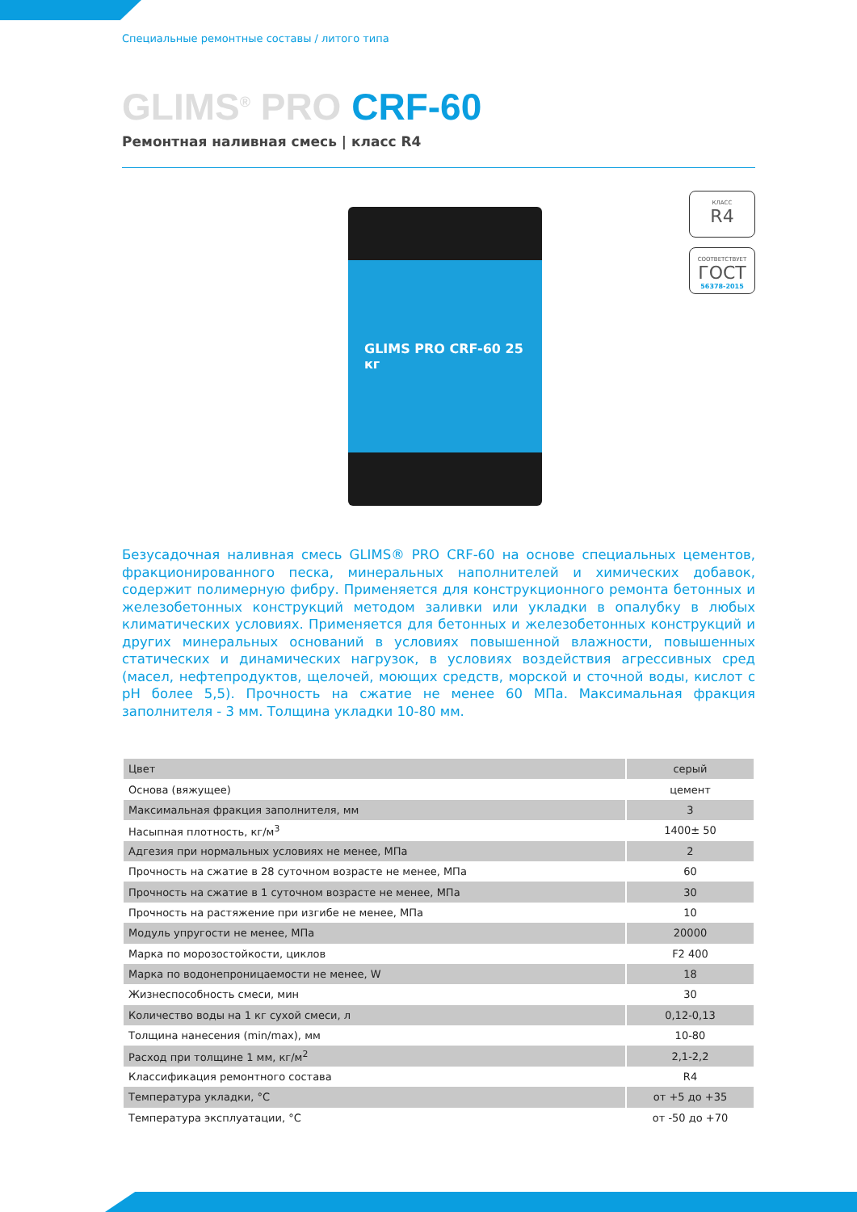Специальные ремонтные составы / литого типа
GLIMS<sup>®</sup> PRO CRF-60
Ремонтная наливная смесь | класс R4
GLIMS PRO CRF-60 25 кг
КЛАСС
R4
СООТВЕТСТВУЕТ
ГОСТ
56378-2015
Безусадочная наливная смесь GLIMS® PRO CRF-60 на основе специальных цементов, фракционированного песка, минеральных наполнителей и химических добавок, содержит полимерную фибру. Применяется для конструкционного ремонта бетонных и железобетонных конструкций методом заливки или укладки в опалубку в любых климатических условиях. Применяется для бетонных и железобетонных конструкций и других минеральных оснований в условиях повышенной влажности, повышенных статических и динамических нагрузок, в условиях воздействия агрессивных сред (масел, нефтепродуктов, щелочей, моющих средств, морской и сточной воды, кислот с pH более 5,5). Прочность на сжатие не менее 60 МПа. Максимальная фракция заполнителя - 3 мм. Толщина укладки 10-80 мм.
| Цвет | серый |
| Основа (вяжущее) | цемент |
| Максимальная фракция заполнителя, мм | 3 |
| Насыпная плотность, кг/м<sup>3</sup> | 1400± 50 |
| Адгезия при нормальных условиях не менее, МПа | 2 |
| Прочность на сжатие в 28 суточном возрасте не менее, МПа | 60 |
| Прочность на сжатие в 1 суточном возрасте не менее, МПа | 30 |
| Прочность на растяжение при изгибе не менее, МПа | 10 |
| Модуль упругости не менее, МПа | 20000 |
| Марка по морозостойкости, циклов | F2 400 |
| Марка по водонепроницаемости не менее, W | 18 |
| Жизнеспособность смеси, мин | 30 |
| Количество воды на 1 кг сухой смеси, л | 0,12-0,13 |
| Толщина нанесения (min/max), мм | 10-80 |
| Расход при толщине 1 мм, кг/м<sup>2</sup> | 2,1-2,2 |
| Классификация ремонтного состава | R4 |
| Температура укладки, °С | от +5 до +35 |
| Температура эксплуатации, °С | от -50 до +70 |